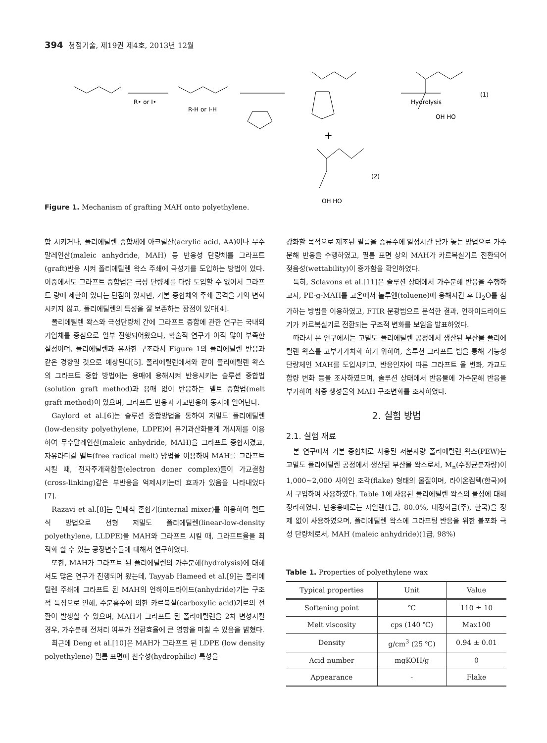394 청정기술, 제19권 제4호, 2013년 12월
R• or I•
R-H or I-H
Hydrolysis
OH HO
(1)
+
OH HO
(2)
Figure 1. Mechanism of grafting MAH onto polyethylene.
합 시키거나, 폴리에틸렌 중합체에 아크릴산(acrylic acid, AA)이나 무수말레인산(maleic anhydride, MAH) 등 반응성 단량체를 그라프트(graft)반응 시켜 폴리에틸렌 왁스 주쇄에 극성기를 도입하는 방법이 있다. 이중에서도 그라프트 중합법은 극성 단량체를 다량 도입할 수 없어서 그라프트 량에 제한이 있다는 단점이 있지만, 기본 중합체의 주쇄 골격을 거의 변화시키지 않고, 폴리에틸렌의 특성을 잘 보존하는 장점이 있다[4].
폴리에틸렌 왁스와 극성단량체 간에 그라프트 중합에 관한 연구는 국내외 기업체를 중심으로 일부 진행되어왔으나, 학술적 연구가 아직 많이 부족한 실정이며, 폴리에틸렌과 유사한 구조라서 Figure 1의 폴리에틸렌 반응과 같은 경향일 것으로 예상된다[5]. 폴리에틸렌에서와 같이 폴리에틸렌 왁스의 그라프트 중합 방법에는 용매에 용해시켜 반응시키는 솔루션 중합법(solution graft method)과 용매 없이 반응하는 멜트 중합법(melt graft method)이 있으며, 그라프트 반응과 가교반응이 동시에 일어난다.
Gaylord et al.[6]는 솔루션 중합방법을 통하여 저밀도 폴리에틸렌(low-density polyethylene, LDPE)에 유기과산화물계 개시제를 이용하여 무수말레인산(maleic anhydride, MAH)을 그라프트 중합시켰고, 자유라디칼 멜트(free radical melt) 방법을 이용하여 MAH를 그라프트 시킬 때, 전자주개화합물(electron doner complex)들이 가교결합(cross-linking)같은 부반응을 억제시키는데 효과가 있음을 나타내었다[7].
Razavi et al.[8]는 밀폐식 혼합기(internal mixer)를 이용하여 멜트식 방법으로 선형 저밀도 폴리에틸렌(linear-low-density polyethylene, LLDPE)을 MAH와 그라프트 시킬 때, 그라프트율을 최적화 할 수 있는 공정변수들에 대해서 연구하였다.
또한, MAH가 그라프트 된 폴리에틸렌의 가수분해(hydrolysis)에 대해서도 많은 연구가 진행되어 왔는데, Tayyab Hameed et al.[9]는 폴리에틸렌 주쇄에 그라프트 된 MAH의 언하이드라이드(anhydride)기는 구조적 특징으로 인해, 수분흡수에 의한 카르복실(carboxylic acid)기로의 전환이 발생할 수 있으며, MAH가 그라프트 된 폴리에틸렌을 2차 변성시킬 경우, 가수분해 전처리 여부가 전환효율에 큰 영향을 미칠 수 있음을 밝혔다.
최근에 Deng et al.[10]은 MAH가 그라프트 된 LDPE (low density polyethylene) 필름 표면에 친수성(hydrophilic) 특성을
강화할 목적으로 제조된 필름을 증류수에 일정시간 담가 놓는 방법으로 가수분해 반응을 수행하였고, 필름 표면 상의 MAH가 카르복실기로 전환되어 젖음성(wettability)이 증가함을 확인하였다.
특히, Sclavons et al.[11]은 솔루션 상태에서 가수분해 반응을 수행하고자, PE-g-MAH를 고온에서 톨루엔(toluene)에 용해시킨 후 H<sub>2</sub>O를 첨가하는 방법을 이용하였고, FTIR 분광법으로 분석한 결과, 언하이드라이드기가 카르복실기로 전환되는 구조적 변화를 보임을 발표하였다.
따라서 본 연구에서는 고밀도 폴리에틸렌 공정에서 생산된 부산물 폴리에틸렌 왁스를 고부가가치화 하기 위하여, 솔루션 그라프트 법을 통해 기능성 단량체인 MAH를 도입시키고, 반응인자에 따른 그라프트 율 변화, 가교도 함량 변화 등을 조사하였으며, 솔루션 상태에서 반응물에 가수분해 반응을 부가하여 최종 생성물의 MAH 구조변화를 조사하였다.
2. 실험 방법
2.1. 실험 재료
본 연구에서 기본 중합체로 사용된 저분자량 폴리에틸렌 왁스(PEW)는 고밀도 폴리에틸렌 공정에서 생산된 부산물 왁스로서, M<sub>n</sub>(수평균분자량)이 1,000~2,000 사이인 조각(flake) 형태의 물질이며, 라이온켐텍(한국)에서 구입하여 사용하였다. Table 1에 사용된 폴리에틸렌 왁스의 물성에 대해 정리하였다. 반응용매로는 자일렌(1급, 80.0%, 대정화금(주), 한국)을 정제 없이 사용하였으며, 폴리에틸렌 왁스에 그라프팅 반응을 위한 불포화 극성 단량체로서, MAH (maleic anhydride)(1급, 98%)
Table 1. Properties of polyethylene wax
| Typical properties | Unit | Value |
| --- | --- | --- |
| Softening point | ℃ | 110 ± 10 |
| Melt viscosity | cps (140 ℃) | Max100 |
| Density | g/cm<sup>3</sup> (25 ℃) | 0.94 ± 0.01 |
| Acid number | mgKOH/g | 0 |
| Appearance | - | Flake |